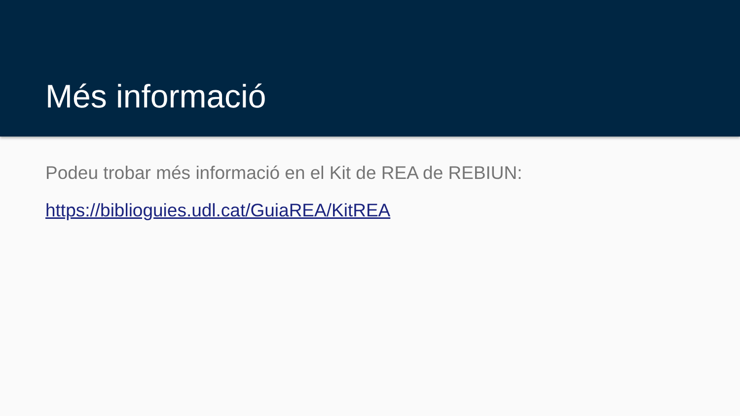Més informació
Podeu trobar més informació en el Kit de REA de REBIUN:
https://biblioguies.udl.cat/GuiaREA/KitREA